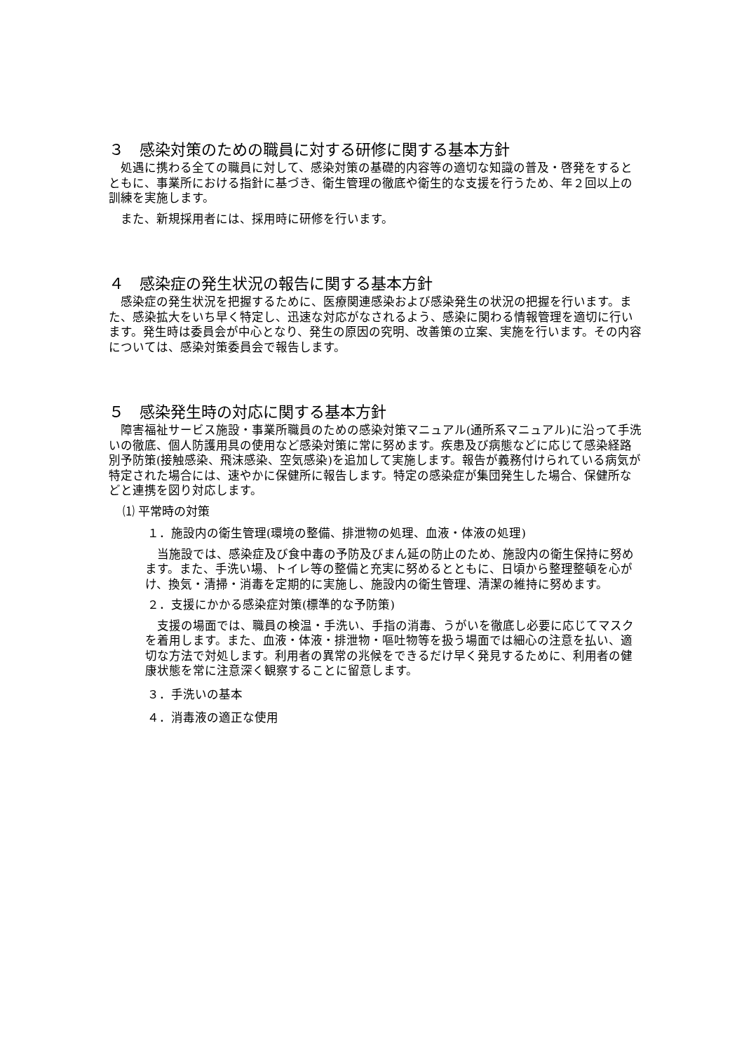３　感染対策のための職員に対する研修に関する基本方針
　処遇に携わる全ての職員に対して、感染対策の基礎的内容等の適切な知識の普及・啓発をするとともに、事業所における指針に基づき、衛生管理の徹底や衛生的な支援を行うため、年２回以上の訓練を実施します。
　また、新規採用者には、採用時に研修を行います。
４　感染症の発生状況の報告に関する基本方針
　感染症の発生状況を把握するために、医療関連感染および感染発生の状況の把握を行います。また、感染拡大をいち早く特定し、迅速な対応がなされるよう、感染に関わる情報管理を適切に行います。発生時は委員会が中心となり、発生の原因の究明、改善策の立案、実施を行います。その内容については、感染対策委員会で報告します。
５　感染発生時の対応に関する基本方針
　障害福祉サービス施設・事業所職員のための感染対策マニュアル(通所系マニュアル)に沿って手洗いの徹底、個人防護用具の使用など感染対策に常に努めます。疾患及び病態などに応じて感染経路別予防策(接触感染、飛沫感染、空気感染)を追加して実施します。報告が義務付けられている病気が特定された場合には、速やかに保健所に報告します。特定の感染症が集団発生した場合、保健所などと連携を図り対応します。
⑴ 平常時の対策
１．施設内の衛生管理(環境の整備、排泄物の処理、血液・体液の処理)
　当施設では、感染症及び食中毒の予防及びまん延の防止のため、施設内の衛生保持に努めます。また、手洗い場、トイレ等の整備と充実に努めるとともに、日頃から整理整頓を心がけ、換気・清掃・消毒を定期的に実施し、施設内の衛生管理、清潔の維持に努めます。
２．支援にかかる感染症対策(標準的な予防策)
　支援の場面では、職員の検温・手洗い、手指の消毒、うがいを徹底し必要に応じてマスクを着用します。また、血液・体液・排泄物・嘔吐物等を扱う場面では細心の注意を払い、適切な方法で対処します。利用者の異常の兆候をできるだけ早く発見するために、利用者の健康状態を常に注意深く観察することに留意します。
３．手洗いの基本
４．消毒液の適正な使用